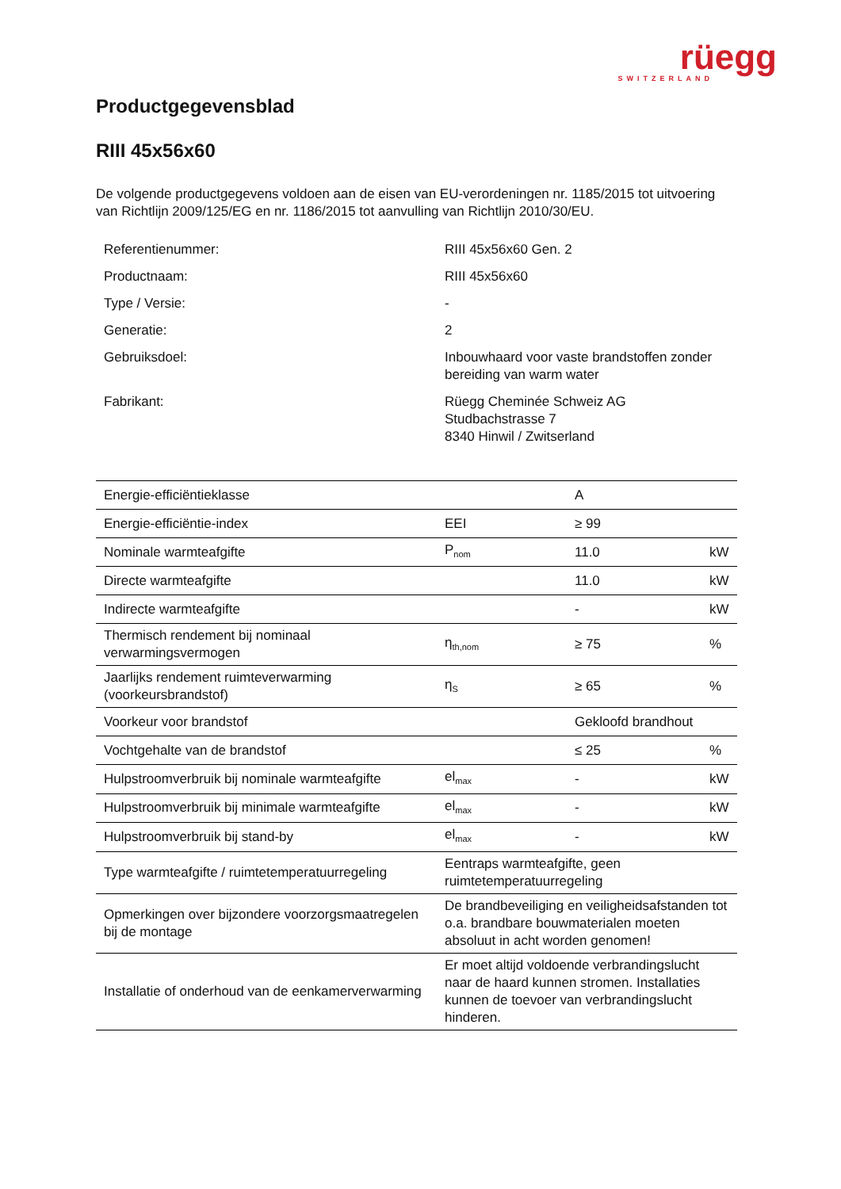rüegg
SWITZERLAND
Productgegevensblad
RIII 45x56x60
De volgende productgegevens voldoen aan de eisen van EU-verordeningen nr. 1185/2015 tot uitvoering van Richtlijn 2009/125/EG en nr. 1186/2015 tot aanvulling van Richtlijn 2010/30/EU.
| Referentienummer: | RIII 45x56x60 Gen. 2 |
| Productnaam: | RIII 45x56x60 |
| Type / Versie: | - |
| Generatie: | 2 |
| Gebruiksdoel: | Inbouwhaard voor vaste brandstoffen zonder bereiding van warm water |
| Fabrikant: | Rüegg Cheminée Schweiz AG Studbachstrasse 7 8340 Hinwil / Zwitserland |
| Energie-efficiëntieklasse | | A | |
| Energie-efficiëntie-index | EEI | ≥ 99 | |
| Nominale warmteafgifte | P<sub>nom</sub> | 11.0 | kW |
| Directe warmteafgifte | | 11.0 | kW |
| Indirecte warmteafgifte | | - | kW |
| Thermisch rendement bij nominaal verwarmingsvermogen | η<sub>th,nom</sub> | ≥ 75 | % |
| Jaarlijks rendement ruimteverwarming (voorkeursbrandstof) | η<sub>S</sub> | ≥ 65 | % |
| Voorkeur voor brandstof | | Gekloofd brandhout | |
| Vochtgehalte van de brandstof | | ≤ 25 | % |
| Hulpstroomverbruik bij nominale warmteafgifte | el<sub>max</sub> | - | kW |
| Hulpstroomverbruik bij minimale warmteafgifte | el<sub>max</sub> | - | kW |
| Hulpstroomverbruik bij stand-by | el<sub>max</sub> | - | kW |
| Type warmteafgifte / ruimtetemperatuurregeling | Eentraps warmteafgifte, geen ruimtetemperatuurregeling | | |
| Opmerkingen over bijzondere voorzorgsmaatregelen bij de montage | De brandbeveiliging en veiligheidsafstanden tot o.a. brandbare bouwmaterialen moeten absoluut in acht worden genomen! | | |
| Installatie of onderhoud van de eenkamerverwarming | Er moet altijd voldoende verbrandingslucht naar de haard kunnen stromen. Installaties kunnen de toevoer van verbrandingslucht hinderen. | | |